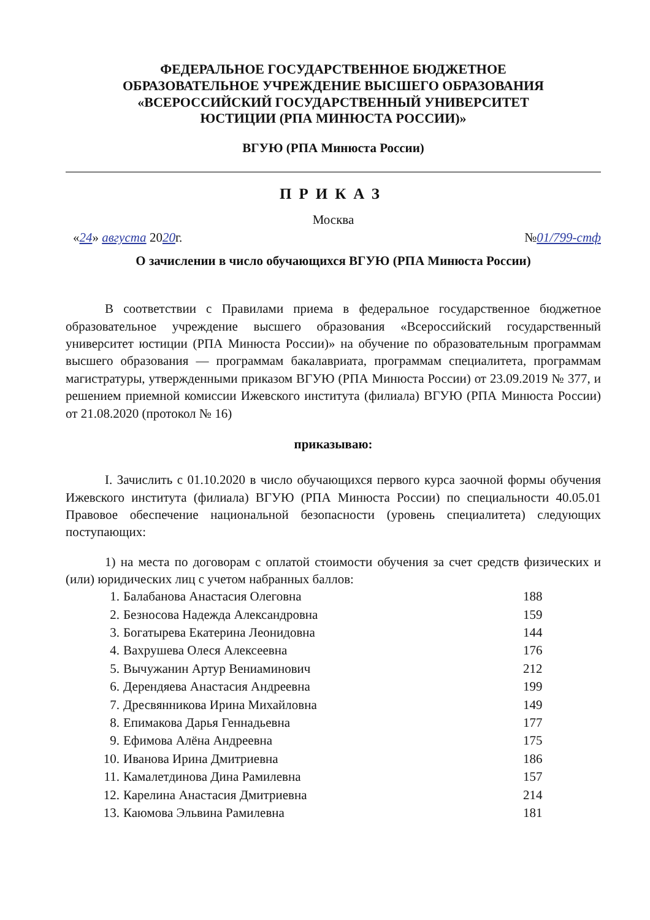ФЕДЕРАЛЬНОЕ ГОСУДАРСТВЕННОЕ БЮДЖЕТНОЕ
ОБРАЗОВАТЕЛЬНОЕ УЧРЕЖДЕНИЕ ВЫСШЕГО ОБРАЗОВАНИЯ
«ВСЕРОССИЙСКИЙ ГОСУДАРСТВЕННЫЙ УНИВЕРСИТЕТ
ЮСТИЦИИ (РПА МИНЮСТА РОССИИ)»
ВГУЮ (РПА Минюста России)
ПРИКАЗ
Москва
«24» августа 2020г. №01/799-стф
О зачислении в число обучающихся ВГУЮ (РПА Минюста России)
В соответствии с Правилами приема в федеральное государственное бюджетное образовательное учреждение высшего образования «Всероссийский государственный университет юстиции (РПА Минюста России)» на обучение по образовательным программам высшего образования — программам бакалавриата, программам специалитета, программам магистратуры, утвержденными приказом ВГУЮ (РПА Минюста России) от 23.09.2019 № 377, и решением приемной комиссии Ижевского института (филиала) ВГУЮ (РПА Минюста России) от 21.08.2020 (протокол № 16)
приказываю:
I. Зачислить с 01.10.2020 в число обучающихся первого курса заочной формы обучения Ижевского института (филиала) ВГУЮ (РПА Минюста России) по специальности 40.05.01 Правовое обеспечение национальной безопасности (уровень специалитета) следующих поступающих:
1) на места по договорам с оплатой стоимости обучения за счет средств физических и (или) юридических лиц с учетом набранных баллов:
| 1. | Балабанова Анастасия Олеговна | 188 |
| 2. | Безносова Надежда Александровна | 159 |
| 3. | Богатырева Екатерина Леонидовна | 144 |
| 4. | Вахрушева Олеся Алексеевна | 176 |
| 5. | Вычужанин Артур Вениаминович | 212 |
| 6. | Дерендяева Анастасия Андреевна | 199 |
| 7. | Дресвянникова Ирина Михайловна | 149 |
| 8. | Епимакова Дарья Геннадьевна | 177 |
| 9. | Ефимова Алёна Андреевна | 175 |
| 10. | Иванова Ирина Дмитриевна | 186 |
| 11. | Камалетдинова Дина Рамилевна | 157 |
| 12. | Карелина Анастасия Дмитриевна | 214 |
| 13. | Каюмова Эльвина Рамилевна | 181 |